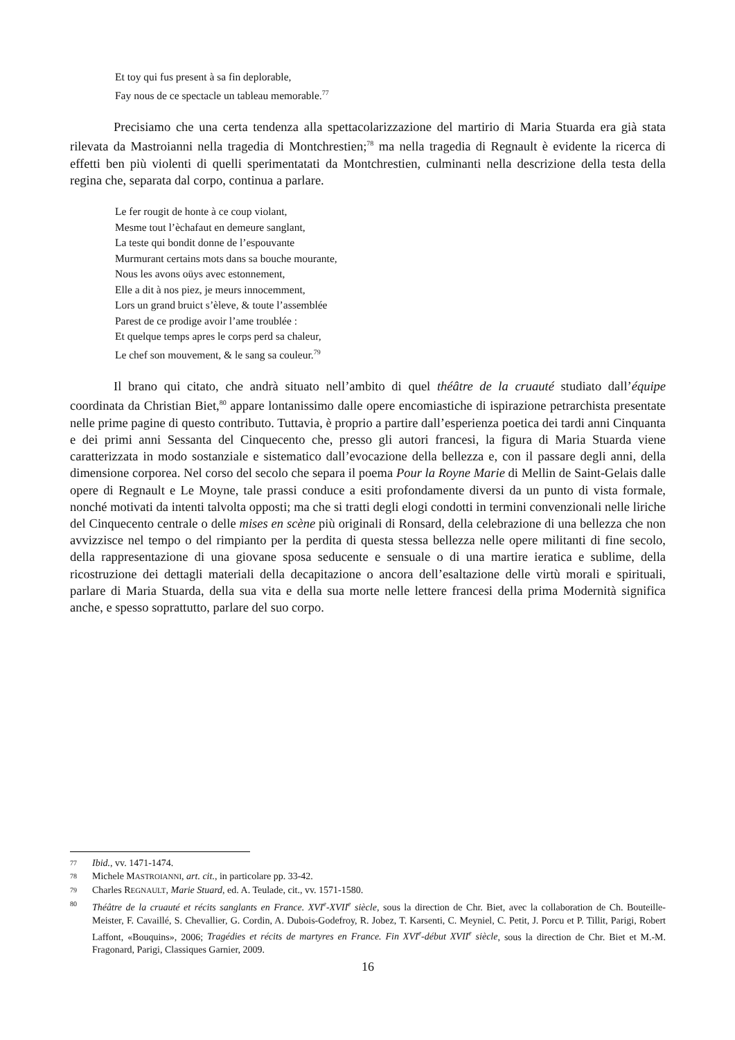Et toy qui fus present à sa fin deplorable,
Fay nous de ce spectacle un tableau memorable.<sup>77</sup>
Precisiamo che una certa tendenza alla spettacolarizzazione del martirio di Maria Stuarda era già stata rilevata da Mastroianni nella tragedia di Montchrestien;<sup>78</sup> ma nella tragedia di Regnault è evidente la ricerca di effetti ben più violenti di quelli sperimentatati da Montchrestien, culminanti nella descrizione della testa della regina che, separata dal corpo, continua a parlare.
Le fer rougit de honte à ce coup violant,
Mesme tout l’èchafaut en demeure sanglant,
La teste qui bondit donne de l’espouvante
Murmurant certains mots dans sa bouche mourante,
Nous les avons oüys avec estonnement,
Elle a dit à nos piez, je meurs innocemment,
Lors un grand bruict s’èleve, & toute l’assemblée
Parest de ce prodige avoir l’ame troublée :
Et quelque temps apres le corps perd sa chaleur,
Le chef son mouvement, & le sang sa couleur.<sup>79</sup>
Il brano qui citato, che andrà situato nell’ambito di quel théâtre de la cruauté studiato dall’équipe coordinata da Christian Biet,<sup>80</sup> appare lontanissimo dalle opere encomiastiche di ispirazione petrarchista presentate nelle prime pagine di questo contributo. Tuttavia, è proprio a partire dall’esperienza poetica dei tardi anni Cinquanta e dei primi anni Sessanta del Cinquecento che, presso gli autori francesi, la figura di Maria Stuarda viene caratterizzata in modo sostanziale e sistematico dall’evocazione della bellezza e, con il passare degli anni, della dimensione corporea. Nel corso del secolo che separa il poema Pour la Royne Marie di Mellin de Saint-Gelais dalle opere di Regnault e Le Moyne, tale prassi conduce a esiti profondamente diversi da un punto di vista formale, nonché motivati da intenti talvolta opposti; ma che si tratti degli elogi condotti in termini convenzionali nelle liriche del Cinquecento centrale o delle mises en scène più originali di Ronsard, della celebrazione di una bellezza che non avvizzisce nel tempo o del rimpianto per la perdita di questa stessa bellezza nelle opere militanti di fine secolo, della rappresentazione di una giovane sposa seducente e sensuale o di una martire ieratica e sublime, della ricostruzione dei dettagli materiali della decapitazione o ancora dell’esaltazione delle virtù morali e spirituali, parlare di Maria Stuarda, della sua vita e della sua morte nelle lettere francesi della prima Modernità significa anche, e spesso soprattutto, parlare del suo corpo.
77 Ibid., vv. 1471-1474.
78 Michele MASTROIANNI, art. cit., in particolare pp. 33-42.
79 Charles REGNAULT, Marie Stuard, ed. A. Teulade, cit., vv. 1571-1580.
80 Théâtre de la cruauté et récits sanglants en France. XVI<sup>e</sup>-XVII<sup>e</sup> siècle, sous la direction de Chr. Biet, avec la collaboration de Ch. Bouteille-Meister, F. Cavaillé, S. Chevallier, G. Cordin, A. Dubois-Godefroy, R. Jobez, T. Karsenti, C. Meyniel, C. Petit, J. Porcu et P. Tillit, Parigi, Robert Laffont, «Bouquins», 2006; Tragédies et récits de martyres en France. Fin XVI<sup>e</sup>-début XVII<sup>e</sup> siècle, sous la direction de Chr. Biet et M.-M. Fragonard, Parigi, Classiques Garnier, 2009.
16